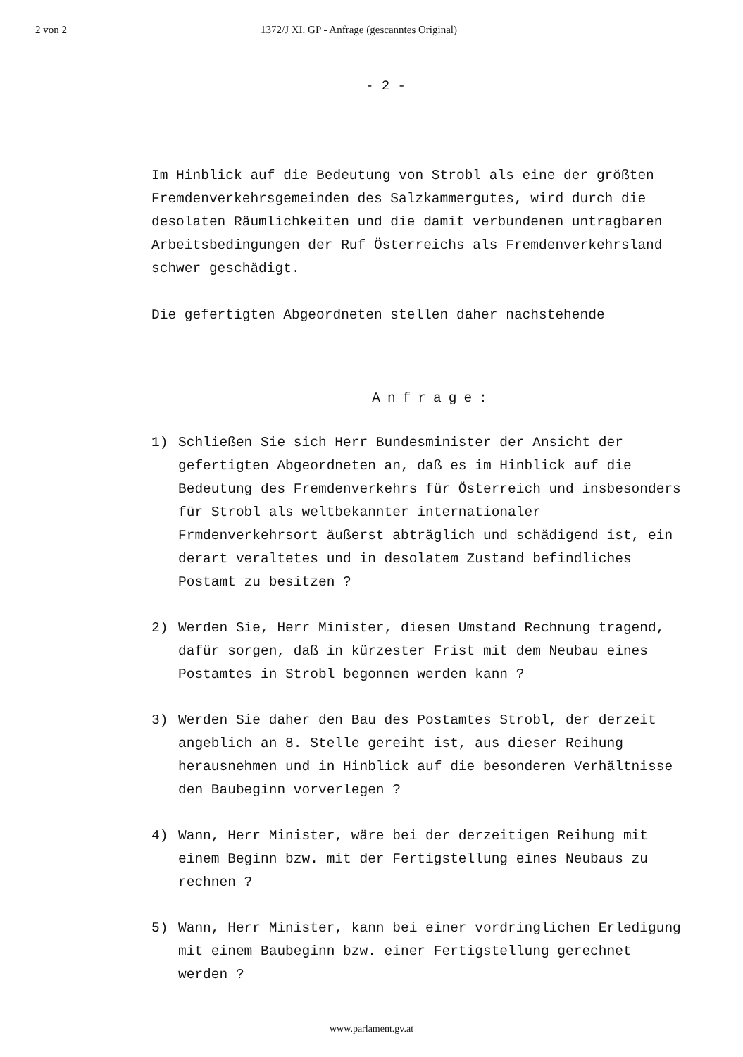2 von 2 1372/J XI. GP - Anfrage (gescanntes Original)
- 2 -
Im Hinblick auf die Bedeutung von Strobl als eine der größten Fremdenverkehrsgemeinden des Salzkammergutes, wird durch die desolaten Räumlichkeiten und die damit verbundenen untragbaren Arbeitsbedingungen der Ruf Österreichs als Fremdenverkehrsland schwer geschädigt.
Die gefertigten Abgeordneten stellen daher nachstehende
Anfrage:
1) Schließen Sie sich Herr Bundesminister der Ansicht der gefertigten Abgeordneten an, daß es im Hinblick auf die Bedeutung des Fremdenverkehrs für Österreich und insbesonders für Strobl als weltbekannter internationaler Frmdenverkehrsort äußerst abträglich und schädigend ist, ein derart veraltetes und in desolatem Zustand befindliches Postamt zu besitzen ?
2) Werden Sie, Herr Minister, diesen Umstand Rechnung tragend, dafür sorgen, daß in kürzester Frist mit dem Neubau eines Postamtes in Strobl begonnen werden kann ?
3) Werden Sie daher den Bau des Postamtes Strobl, der derzeit angeblich an 8. Stelle gereiht ist, aus dieser Reihung herausnehmen und in Hinblick auf die besonderen Verhältnisse den Baubeginn vorverlegen ?
4) Wann, Herr Minister, wäre bei der derzeitigen Reihung mit einem Beginn bzw. mit der Fertigstellung eines Neubaus zu rechnen ?
5) Wann, Herr Minister, kann bei einer vordringlichen Erledigung mit einem Baubeginn bzw. einer Fertigstellung gerechnet werden ?
www.parlament.gv.at